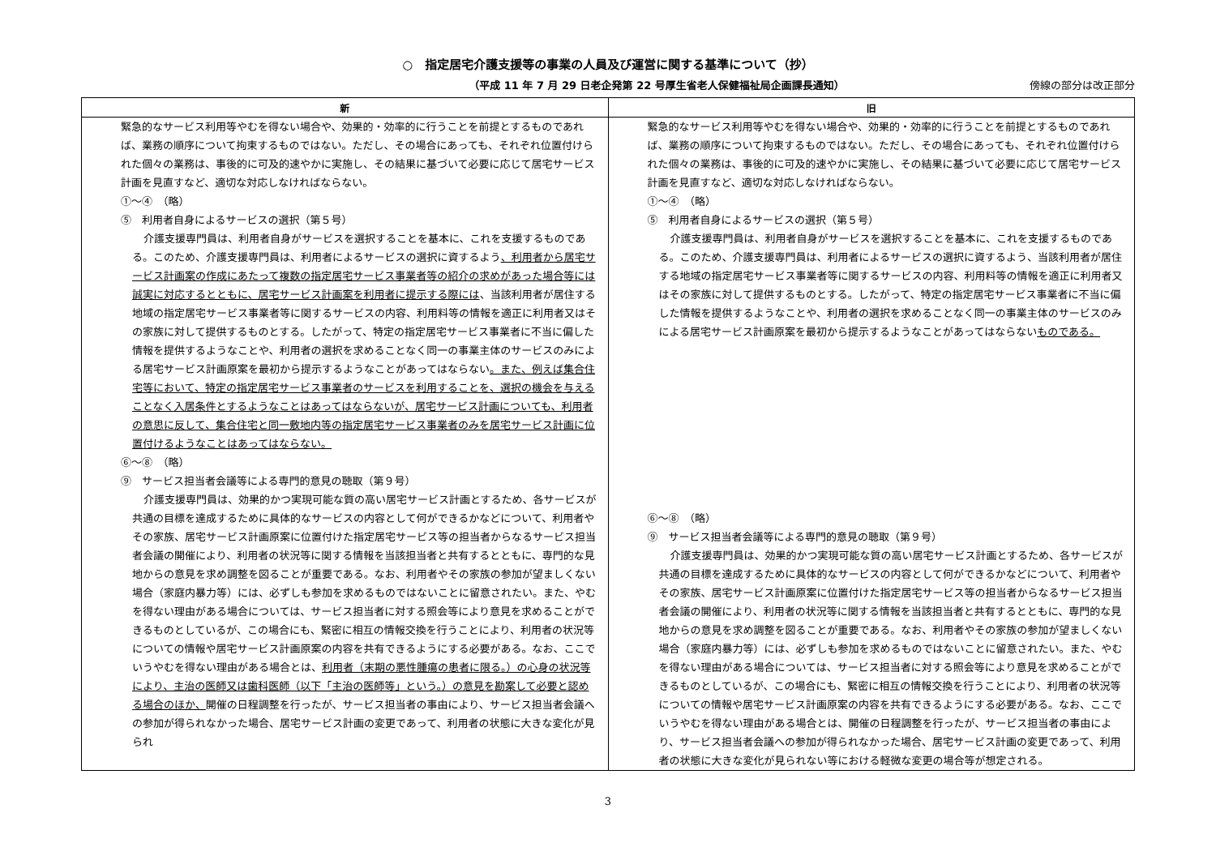○　指定居宅介護支援等の事業の人員及び運営に関する基準について（抄）
（平成 11 年 7 月 29 日老企発第 22 号厚生省老人保健福祉局企画課長通知） 傍線の部分は改正部分
| 新 | 旧 |
| --- | --- |
| 緊急的なサービス利用等やむを得ない場合や、効果的・効率的に行うことを前提とするものであれば、業務の順序について拘束するものではない。ただし、その場合にあっても、それぞれ位置付けられた個々の業務は、事後的に可及的速やかに実施し、その結果に基づいて必要に応じて居宅サービス計画を見直すなど、適切な対応しなければならない。 ①～④ （略） ⑤ 利用者自身によるサービスの選択（第５号） 介護支援専門員は、利用者自身がサービスを選択することを基本に、これを支援するものである。このため、介護支援専門員は、利用者によるサービスの選択に資するよう 、利用者から居宅サービス計画案の作成にあたって複数の指定居宅サービス事業者等の紹介の求めがあった場合等には誠実に対応するとともに、居宅サービス計画案を利用者に提示する際には 、当該利用者が居住する地域の指定居宅サービス事業者等に関するサービスの内容、利用料等の情報を適正に利用者又はその家族に対して提供するものとする。したがって、特定の指定居宅サービス事業者に不当に偏した情報を提供するようなことや、利用者の選択を求めることなく同一の事業主体のサービスのみによる居宅サービス計画原案を最初から提示するようなことがあってはならない 。また、例えば集合住宅等において、特定の指定居宅サービス事業者のサービスを利用することを、選択の機会を与えることなく入居条件とするようなことはあってはならないが、居宅サービス計画についても、利用者の意思に反して、集合住宅と同一敷地内等の指定居宅サービス事業者のみを居宅サービス計画に位置付けるようなことはあってはならない。 ⑥～⑧ （略） ⑨ サービス担当者会議等による専門的意見の聴取（第９号） 介護支援専門員は、効果的かつ実現可能な質の高い居宅サービス計画とするため、各サービスが共通の目標を達成するために具体的なサービスの内容として何ができるかなどについて、利用者やその家族、居宅サービス計画原案に位置付けた指定居宅サービス等の担当者からなるサービス担当者会議の開催により、利用者の状況等に関する情報を当該担当者と共有するとともに、専門的な見地からの意見を求め調整を図ることが重要である。なお、利用者やその家族の参加が望ましくない場合（家庭内暴力等）には、必ずしも参加を求めるものではないことに留意されたい。また、やむを得ない理由がある場合については、サービス担当者に対する照会等により意見を求めることができるものとしているが、この場合にも、緊密に相互の情報交換を行うことにより、利用者の状況等についての情報や居宅サービス計画原案の内容を共有できるようにする必要がある。なお、ここでいうやむを得ない理由がある場合とは、 利用者（末期の悪性腫瘍の患者に限る。）の心身の状況等により、主治の医師又は歯科医師（以下「主治の医師等」という。）の意見を勘案して必要と認める場合のほか、 開催の日程調整を行ったが、サービス担当者の事由により、サービス担当者会議への参加が得られなかった場合、居宅サービス計画の変更であって、利用者の状態に大きな変化が見られ | 緊急的なサービス利用等やむを得ない場合や、効果的・効率的に行うことを前提とするものであれば、業務の順序について拘束するものではない。ただし、その場合にあっても、それぞれ位置付けられた個々の業務は、事後的に可及的速やかに実施し、その結果に基づいて必要に応じて居宅サービス計画を見直すなど、適切な対応しなければならない。 ①～④ （略） ⑤ 利用者自身によるサービスの選択（第５号） 介護支援専門員は、利用者自身がサービスを選択することを基本に、これを支援するものである。このため、介護支援専門員は、利用者によるサービスの選択に資するよう、当該利用者が居住する地域の指定居宅サービス事業者等に関するサービスの内容、利用料等の情報を適正に利用者又はその家族に対して提供するものとする。したがって、特定の指定居宅サービス事業者に不当に偏した情報を提供するようなことや、利用者の選択を求めることなく同一の事業主体のサービスのみによる居宅サービス計画原案を最初から提示するようなことがあってはならない ものである。 ⑥～⑧ （略） ⑨ サービス担当者会議等による専門的意見の聴取（第９号） 介護支援専門員は、効果的かつ実現可能な質の高い居宅サービス計画とするため、各サービスが共通の目標を達成するために具体的なサービスの内容として何ができるかなどについて、利用者やその家族、居宅サービス計画原案に位置付けた指定居宅サービス等の担当者からなるサービス担当者会議の開催により、利用者の状況等に関する情報を当該担当者と共有するとともに、専門的な見地からの意見を求め調整を図ることが重要である。なお、利用者やその家族の参加が望ましくない場合（家庭内暴力等）には、必ずしも参加を求めるものではないことに留意されたい。また、やむを得ない理由がある場合については、サービス担当者に対する照会等により意見を求めることができるものとしているが、この場合にも、緊密に相互の情報交換を行うことにより、利用者の状況等についての情報や居宅サービス計画原案の内容を共有できるようにする必要がある。なお、ここでいうやむを得ない理由がある場合とは、開催の日程調整を行ったが、サービス担当者の事由により、サービス担当者会議への参加が得られなかった場合、居宅サービス計画の変更であって、利用者の状態に大きな変化が見られない等における軽微な変更の場合等が想定される。 |
3